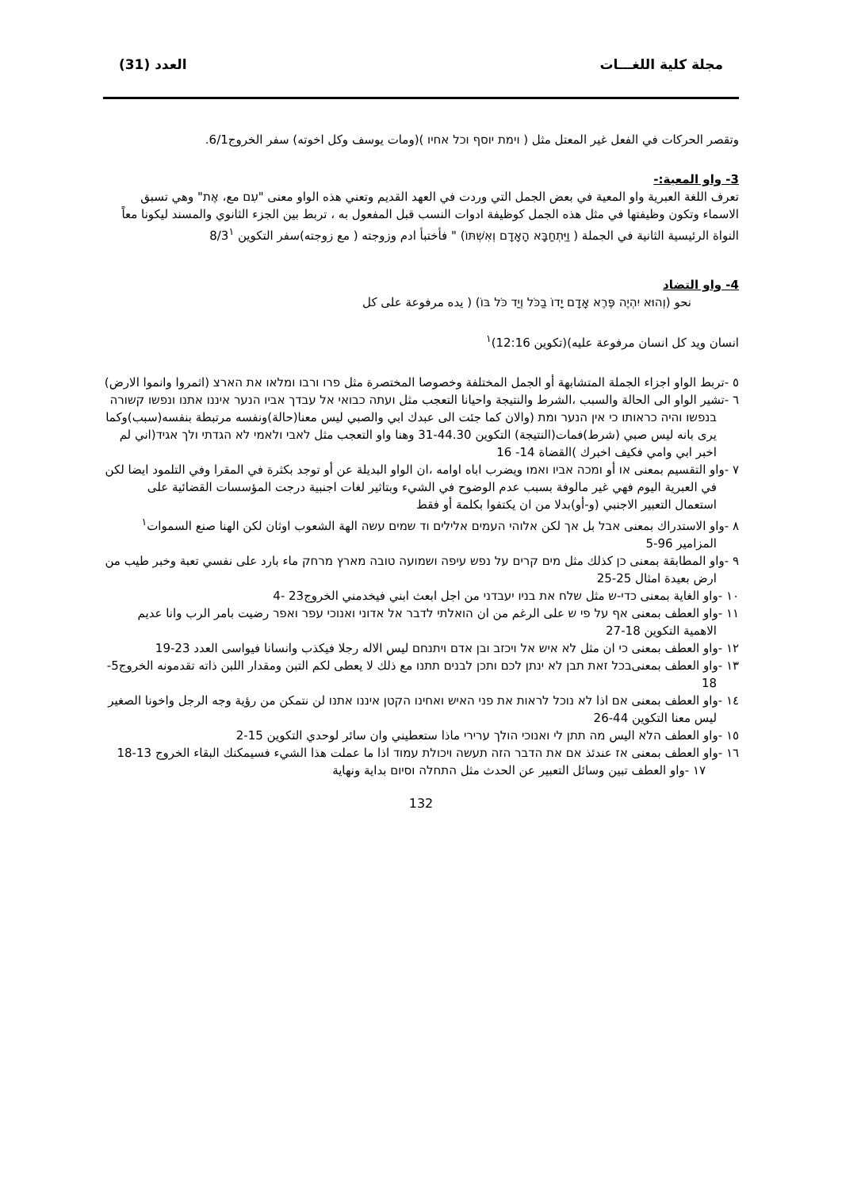مجلة كلية اللغـــات العدد (31)
وتقصر الحركات في الفعل غير المعتل مثل ( וימת יוסף וכל אחיו )(ومات يوسف وكل اخوته) سفر الخروج6/1.
3- واو المعية:-
تعرف اللغة العبرية واو المعية في بعض الجمل التي وردت في العهد القديم وتعني هذه الواو معنى "עִם مع، אֶת" وهي تسبق الاسماء وتكون وظيفتها في مثل هذه الجمل كوظيفة ادوات النسب قبل المفعول به ، تربط بين الجزء الثانوي والمسند ليكونا معاً النواة الرئيسية الثانية في الجملة ( וַיִּתְחַבָּא הָאָדָם וְאִשְׁתּוֹ) " فأختبأ ادم وزوجته ( مع زوجته)سفر التكوين 8/3<sup>١</sup>
4- واو التضاد
نحو (וְהוּא יִהְיֶה פֶּרֶא אָדָם יָדוֹ בַכֹּל וְיַד כֹּל בּוֹ) ( يده مرفوعة على كل
انسان ويد كل انسان مرفوعة عليه)(تكوين 12:16)<sup>١</sup>
٥ -تربط الواو اجزاء الجملة المتشابهة أو الجمل المختلفة وخصوصا المختصرة مثل פרו ורבו ומלאו את הארצ (اثمروا وانموا الارض)
٦ -تشير الواو الى الحالة والسبب ،الشرط والنتيجة واحيانا التعجب مثل ועתה כבואי אל עבדך אביו הנער איננו אתנו ונפשו קשורה בנפשו והיה כראותו כי אין הנער ומת (والان كما جئت الى عبدك ابي والصبي ليس معنا(حالة)ونفسه مرتبطة بنفسه(سبب)وكما يرى بانه ليس صبي (شرط)فمات(النتيجة) التكوين 44.30-31 وهنا واو التعجب مثل לאבי ולאמי לא הגדתי ולך אגיד(اني لم اخبر ابي وامي فكيف اخبرك )القضاة 14- 16
٧ -واو التقسيم بمعنى או أو ומכה אביו ואמו ويضرب اباه اوامه ،ان الواو البديلة عن أو توجد بكثرة في المقرا وفي التلمود ايضا لكن في العبرية اليوم فهي غير مالوفة بسبب عدم الوضوح في الشيء وبتاثير لغات اجنبية درجت المؤسسات القضائية على استعمال التعبير الاجنبي (و-أو)بدلا من ان يكتفوا بكلمة أو فقط
٨ -واو الاستدراك بمعنى אבל بل אך لكن אלוהי העמים אלילים וד שמים עשה الهة الشعوب اوثان لكن الهنا صنع السموات<sup>١</sup> المزامير 96-5
٩ -واو المطابقة بمعنى כן كذلك مثل מים קרים על נפש עיפה ושמועה טובה מארץ מרחק ماء بارد على نفسي تعبة وخبر طيب من ارض بعيدة امثال 25-25
١٠ -واو الغاية بمعنى כדי-ש مثل שלח את בניו יעבדני من اجل ابعث ابني فيخدمني الخروج23 -4
١١ -واو العطف بمعنى אף על פי ש على الرغم من ان הואלתי לדבר אל אדוני ואנוכי עפר ואפר رضيت بامر الرب وانا عديم الاهمية التكوين 18-27
١٢ -واو العطف بمعنى כי ان مثل לא איש אל ויכזב ובן אדם ויתנחם ليس الاله رجلا فيكذب وانسانا فيواسى العدد 23-19
١٣ -واو العطف بمعنىבכל זאת תבן לא ינתן לכם ותכן לבנים תתנו مع ذلك لا يعطى لكم التبن ومقدار اللبن ذاته تقدمونه الخروج5-18
١٤ -واو العطف بمعنى אם اذا לא נוכל לראות את פני האיש ואחינו הקטן איננו אתנו لن نتمكن من رؤية وجه الرجل واخونا الصغير ليس معنا التكوين 44-26
١٥ -واو العطف הלא اليس מה תתן לי ואנוכי הולך ערירי ماذا ستعطيني وان سائر لوحدي التكوين 15-2
١٦ -واو العطف بمعنى אז عندئذ אם את הדבר הזה תעשה ויכולת עמוד اذا ما عملت هذا الشيء فسيمكنك البقاء الخروج 13-18
١٧ -واو العطف تبين وسائل التعبير عن الحدث مثل התחלה וסיום بداية ونهاية
132